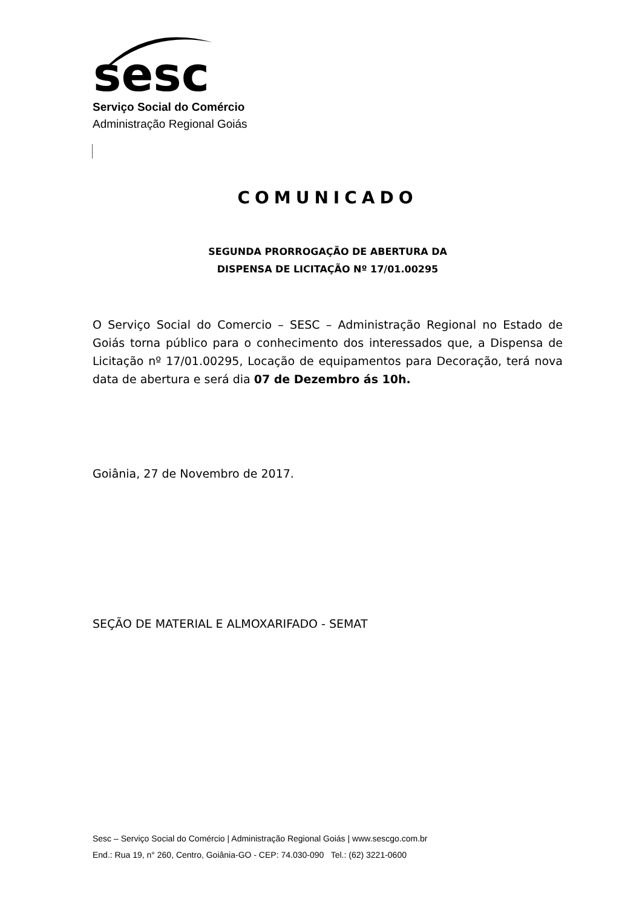sesc
Serviço Social do Comércio
Administração Regional Goiás
COMUNICADO
SEGUNDA PRORROGAÇÃO DE ABERTURA DA
DISPENSA DE LICITAÇÃO Nº 17/01.00295
O Serviço Social do Comercio – SESC – Administração Regional no Estado de Goiás torna público para o conhecimento dos interessados que, a Dispensa de Licitação nº 17/01.00295, Locação de equipamentos para Decoração, terá nova data de abertura e será dia 07 de Dezembro ás 10h.
Goiânia, 27 de Novembro de 2017.
SEÇÃO DE MATERIAL E ALMOXARIFADO - SEMAT
Sesc – Serviço Social do Comércio | Administração Regional Goiás | www.sescgo.com.br
End.: Rua 19, n° 260, Centro, Goiânia-GO - CEP: 74.030-090 Tel.: (62) 3221-0600